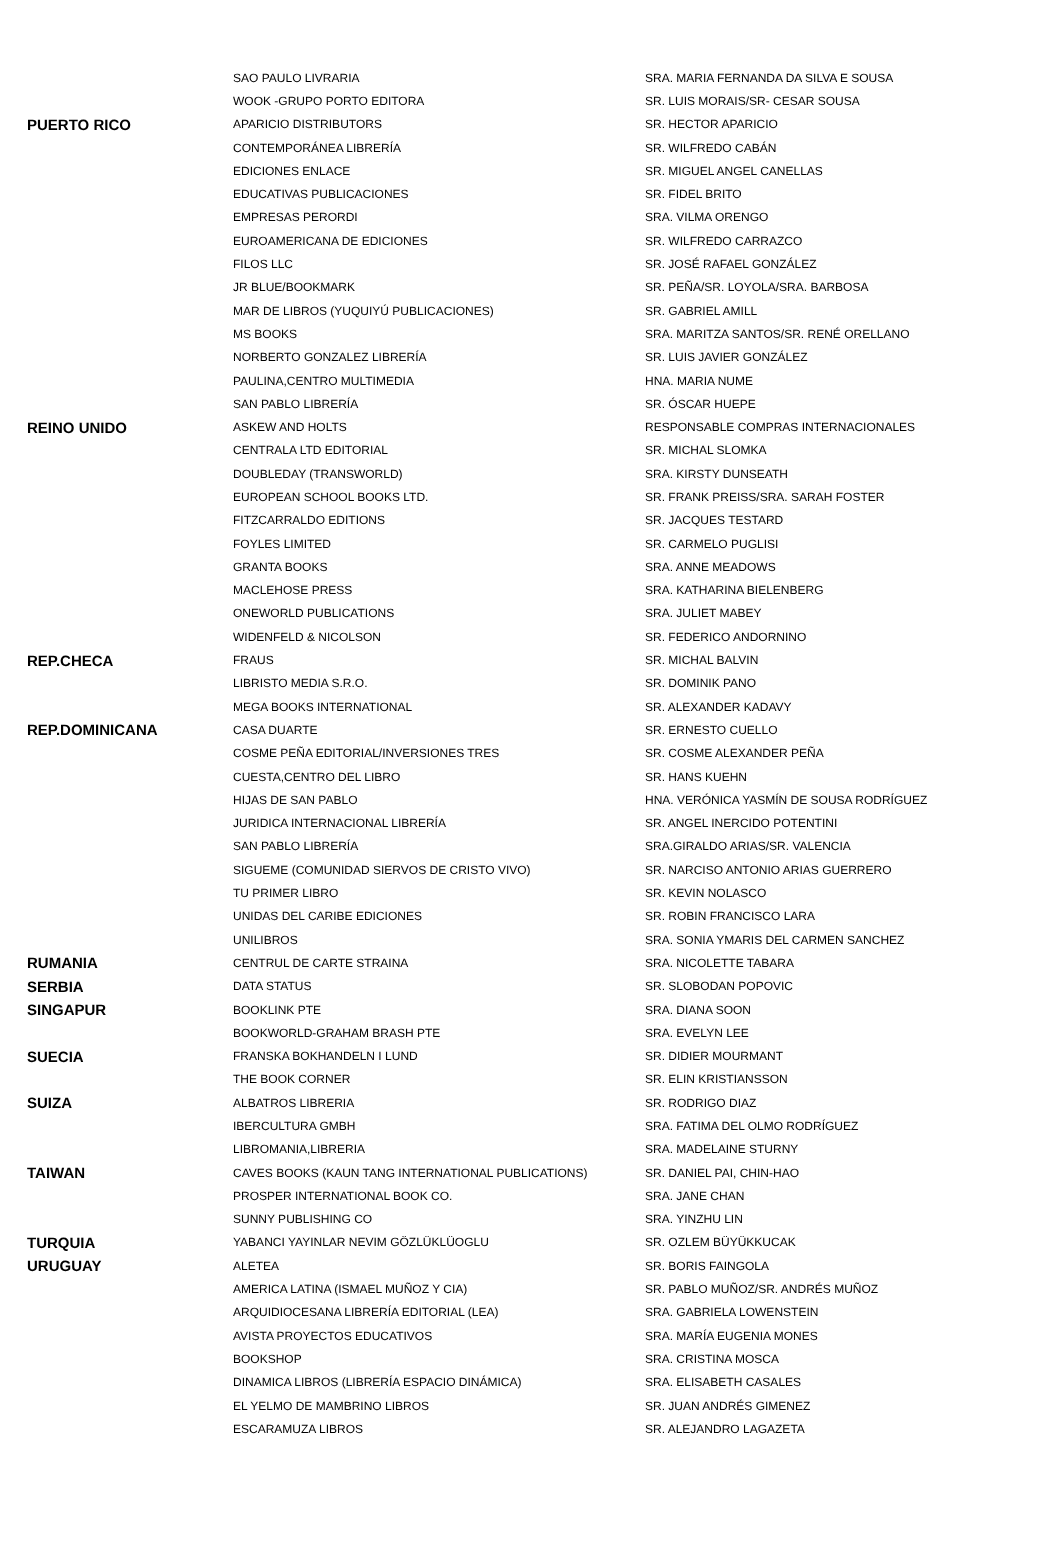| | SAO PAULO LIVRARIA | SRA. MARIA FERNANDA DA SILVA E SOUSA |
| | WOOK -GRUPO PORTO EDITORA | SR. LUIS MORAIS/SR- CESAR SOUSA |
| PUERTO RICO | APARICIO DISTRIBUTORS | SR. HECTOR APARICIO |
| | CONTEMPORÁNEA LIBRERÍA | SR. WILFREDO CABÁN |
| | EDICIONES ENLACE | SR. MIGUEL ANGEL CANELLAS |
| | EDUCATIVAS PUBLICACIONES | SR. FIDEL BRITO |
| | EMPRESAS PERORDI | SRA. VILMA ORENGO |
| | EUROAMERICANA DE EDICIONES | SR. WILFREDO CARRAZCO |
| | FILOS LLC | SR. JOSÉ RAFAEL GONZÁLEZ |
| | JR BLUE/BOOKMARK | SR. PEÑA/SR. LOYOLA/SRA. BARBOSA |
| | MAR DE LIBROS (YUQUIYÚ PUBLICACIONES) | SR. GABRIEL AMILL |
| | MS BOOKS | SRA. MARITZA SANTOS/SR. RENÉ ORELLANO |
| | NORBERTO GONZALEZ LIBRERÍA | SR. LUIS JAVIER GONZÁLEZ |
| | PAULINA,CENTRO MULTIMEDIA | HNA. MARIA NUME |
| | SAN PABLO LIBRERÍA | SR. ÓSCAR HUEPE |
| REINO UNIDO | ASKEW AND HOLTS | RESPONSABLE COMPRAS INTERNACIONALES |
| | CENTRALA LTD EDITORIAL | SR. MICHAL SLOMKA |
| | DOUBLEDAY (TRANSWORLD) | SRA. KIRSTY DUNSEATH |
| | EUROPEAN SCHOOL BOOKS LTD. | SR. FRANK PREISS/SRA. SARAH FOSTER |
| | FITZCARRALDO EDITIONS | SR. JACQUES TESTARD |
| | FOYLES LIMITED | SR. CARMELO PUGLISI |
| | GRANTA BOOKS | SRA. ANNE MEADOWS |
| | MACLEHOSE PRESS | SRA. KATHARINA BIELENBERG |
| | ONEWORLD PUBLICATIONS | SRA. JULIET MABEY |
| | WIDENFELD & NICOLSON | SR. FEDERICO ANDORNINO |
| REP.CHECA | FRAUS | SR. MICHAL BALVIN |
| | LIBRISTO MEDIA S.R.O. | SR. DOMINIK PANO |
| | MEGA BOOKS INTERNATIONAL | SR. ALEXANDER KADAVY |
| REP.DOMINICANA | CASA DUARTE | SR. ERNESTO CUELLO |
| | COSME PEÑA EDITORIAL/INVERSIONES TRES | SR. COSME ALEXANDER PEÑA |
| | CUESTA,CENTRO DEL LIBRO | SR. HANS KUEHN |
| | HIJAS DE SAN PABLO | HNA. VERÓNICA YASMÍN DE SOUSA RODRÍGUEZ |
| | JURIDICA INTERNACIONAL LIBRERÍA | SR. ANGEL INERCIDO POTENTINI |
| | SAN PABLO LIBRERÍA | SRA.GIRALDO ARIAS/SR. VALENCIA |
| | SIGUEME (COMUNIDAD SIERVOS DE CRISTO VIVO) | SR. NARCISO ANTONIO ARIAS GUERRERO |
| | TU PRIMER LIBRO | SR. KEVIN NOLASCO |
| | UNIDAS DEL CARIBE EDICIONES | SR. ROBIN FRANCISCO LARA |
| | UNILIBROS | SRA. SONIA YMARIS DEL CARMEN SANCHEZ |
| RUMANIA | CENTRUL DE CARTE STRAINA | SRA. NICOLETTE TABARA |
| SERBIA | DATA STATUS | SR. SLOBODAN POPOVIC |
| SINGAPUR | BOOKLINK PTE | SRA. DIANA SOON |
| | BOOKWORLD-GRAHAM BRASH PTE | SRA. EVELYN LEE |
| SUECIA | FRANSKA BOKHANDELN I LUND | SR. DIDIER MOURMANT |
| | THE BOOK CORNER | SR. ELIN KRISTIANSSON |
| SUIZA | ALBATROS LIBRERIA | SR. RODRIGO DIAZ |
| | IBERCULTURA GMBH | SRA. FATIMA DEL OLMO RODRÍGUEZ |
| | LIBROMANIA,LIBRERIA | SRA. MADELAINE STURNY |
| TAIWAN | CAVES BOOKS (KAUN TANG INTERNATIONAL PUBLICATIONS) | SR. DANIEL PAI, CHIN-HAO |
| | PROSPER INTERNATIONAL BOOK CO. | SRA. JANE CHAN |
| | SUNNY PUBLISHING CO | SRA. YINZHU LIN |
| TURQUIA | YABANCI YAYINLAR NEVIM GÖZLÜKLÜOGLU | SR. OZLEM BÜYÜKKUCAK |
| URUGUAY | ALETEA | SR. BORIS FAINGOLA |
| | AMERICA LATINA (ISMAEL MUÑOZ Y CIA) | SR. PABLO MUÑOZ/SR. ANDRÉS MUÑOZ |
| | ARQUIDIOCESANA LIBRERÍA EDITORIAL (LEA) | SRA. GABRIELA LOWENSTEIN |
| | AVISTA PROYECTOS EDUCATIVOS | SRA. MARÍA EUGENIA MONES |
| | BOOKSHOP | SRA. CRISTINA MOSCA |
| | DINAMICA LIBROS (LIBRERÍA ESPACIO DINÁMICA) | SRA. ELISABETH CASALES |
| | EL YELMO DE MAMBRINO LIBROS | SR. JUAN ANDRÉS GIMENEZ |
| | ESCARAMUZA LIBROS | SR. ALEJANDRO LAGAZETA |